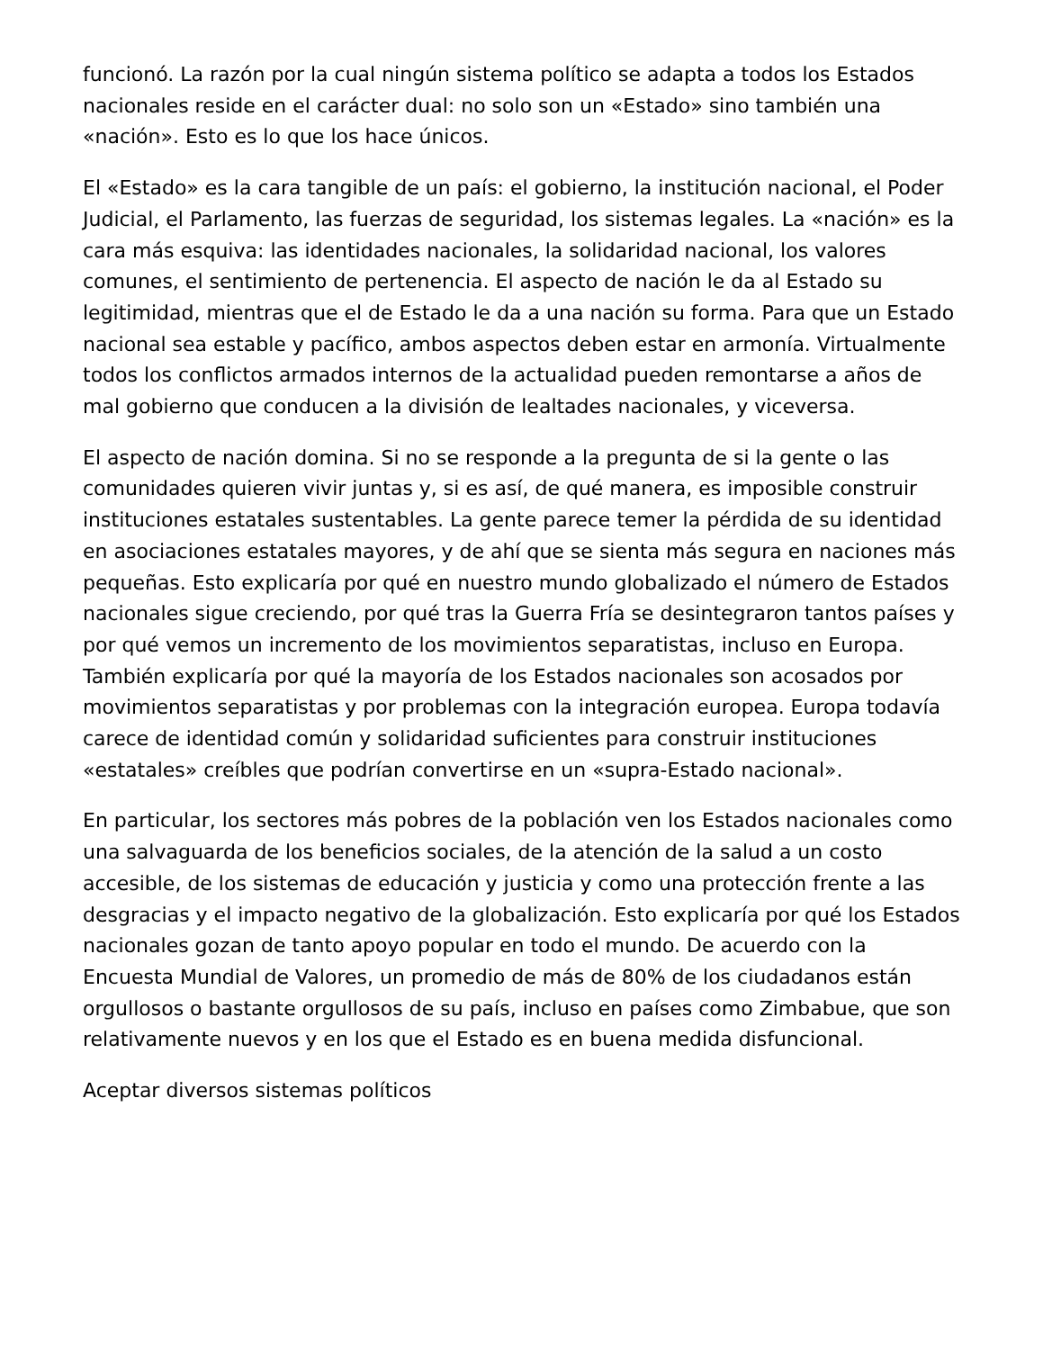funcionó. La razón por la cual ningún sistema político se adapta a todos los Estados nacionales reside en el carácter dual: no solo son un «Estado» sino también una «nación». Esto es lo que los hace únicos.
El «Estado» es la cara tangible de un país: el gobierno, la institución nacional, el Poder Judicial, el Parlamento, las fuerzas de seguridad, los sistemas legales. La «nación» es la cara más esquiva: las identidades nacionales, la solidaridad nacional, los valores comunes, el sentimiento de pertenencia. El aspecto de nación le da al Estado su legitimidad, mientras que el de Estado le da a una nación su forma. Para que un Estado nacional sea estable y pacífico, ambos aspectos deben estar en armonía. Virtualmente todos los conflictos armados internos de la actualidad pueden remontarse a años de mal gobierno que conducen a la división de lealtades nacionales, y viceversa.
El aspecto de nación domina. Si no se responde a la pregunta de si la gente o las comunidades quieren vivir juntas y, si es así, de qué manera, es imposible construir instituciones estatales sustentables. La gente parece temer la pérdida de su identidad en asociaciones estatales mayores, y de ahí que se sienta más segura en naciones más pequeñas. Esto explicaría por qué en nuestro mundo globalizado el número de Estados nacionales sigue creciendo, por qué tras la Guerra Fría se desintegraron tantos países y por qué vemos un incremento de los movimientos separatistas, incluso en Europa. También explicaría por qué la mayoría de los Estados nacionales son acosados por movimientos separatistas y por problemas con la integración europea. Europa todavía carece de identidad común y solidaridad suficientes para construir instituciones «estatales» creíbles que podrían convertirse en un «supra-Estado nacional».
En particular, los sectores más pobres de la población ven los Estados nacionales como una salvaguarda de los beneficios sociales, de la atención de la salud a un costo accesible, de los sistemas de educación y justicia y como una protección frente a las desgracias y el impacto negativo de la globalización. Esto explicaría por qué los Estados nacionales gozan de tanto apoyo popular en todo el mundo. De acuerdo con la Encuesta Mundial de Valores, un promedio de más de 80% de los ciudadanos están orgullosos o bastante orgullosos de su país, incluso en países como Zimbabue, que son relativamente nuevos y en los que el Estado es en buena medida disfuncional.
Aceptar diversos sistemas políticos